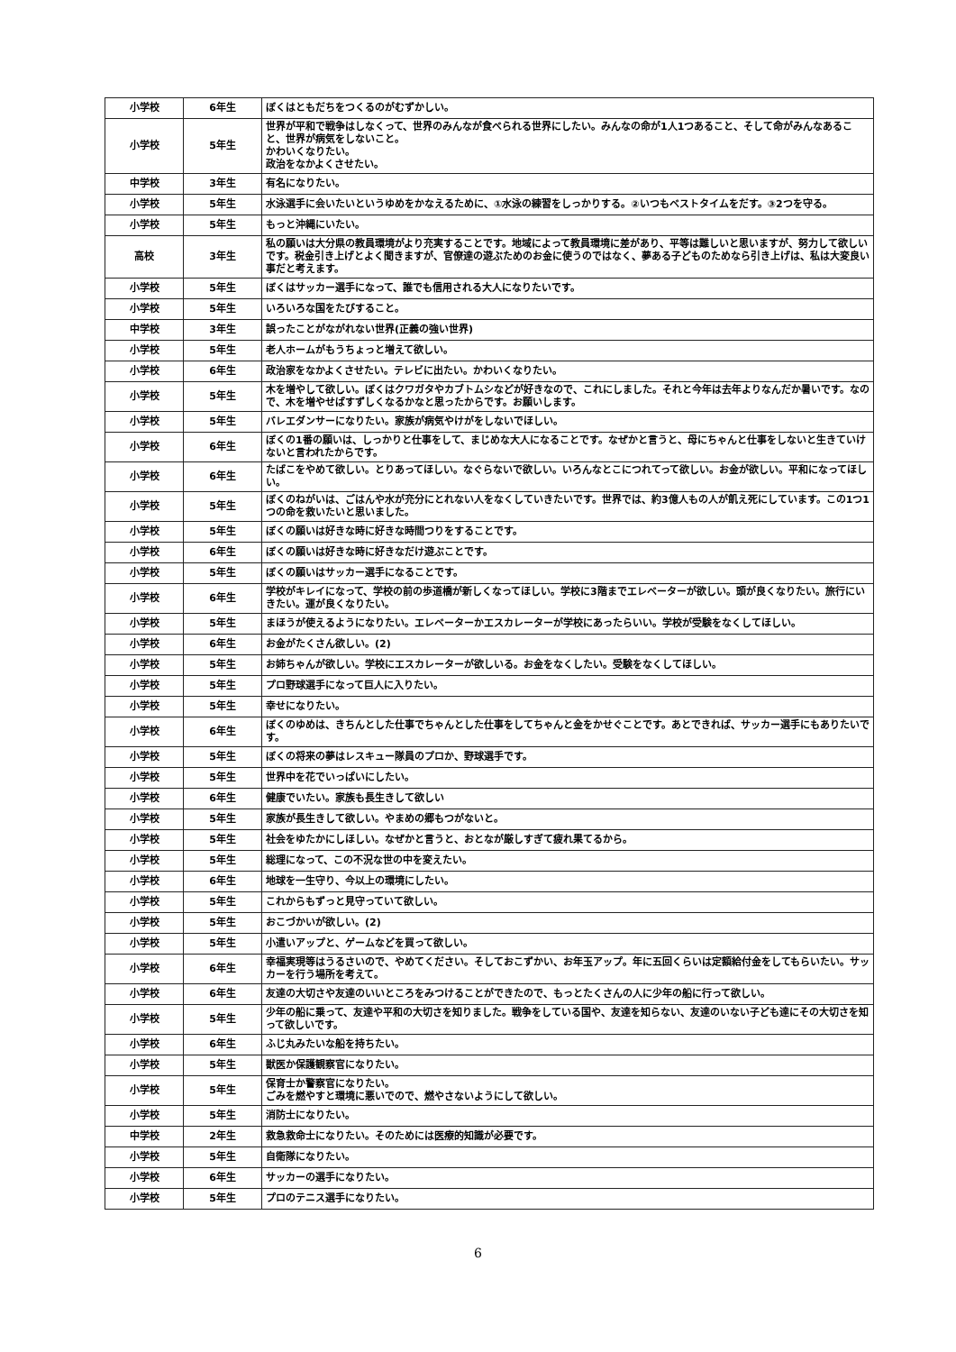| 小学校 | 6年生 | ぼくはともだちをつくるのがむずかしい。 |
| 小学校 | 5年生 | 世界が平和で戦争はしなくって、世界のみんなが食べられる世界にしたい。みんなの命が1人1つあること、そして命がみんなあること、世界が病気をしないこと。 かわいくなりたい。 政治をなかよくさせたい。 |
| 中学校 | 3年生 | 有名になりたい。 |
| 小学校 | 5年生 | 水泳選手に会いたいというゆめをかなえるために、①水泳の練習をしっかりする。②いつもベストタイムをだす。③2つを守る。 |
| 小学校 | 5年生 | もっと沖縄にいたい。 |
| 高校 | 3年生 | 私の願いは大分県の教員環境がより充実することです。地域によって教員環境に差があり、平等は難しいと思いますが、努力して欲しいです。税金引き上げとよく聞きますが、官僚達の遊ぶためのお金に使うのではなく、夢ある子どものためなら引き上げは、私は大変良い事だと考えます。 |
| 小学校 | 5年生 | ぼくはサッカー選手になって、誰でも信用される大人になりたいです。 |
| 小学校 | 5年生 | いろいろな国をたびすること。 |
| 中学校 | 3年生 | 誤ったことがながれない世界(正義の強い世界) |
| 小学校 | 5年生 | 老人ホームがもうちょっと増えて欲しい。 |
| 小学校 | 6年生 | 政治家をなかよくさせたい。テレビに出たい。かわいくなりたい。 |
| 小学校 | 5年生 | 木を増やして欲しい。ぼくはクワガタやカブトムシなどが好きなので、これにしました。それと今年は去年よりなんだか暑いです。なので、木を増やせばすずしくなるかなと思ったからです。お願いします。 |
| 小学校 | 5年生 | バレエダンサーになりたい。家族が病気やけがをしないでほしい。 |
| 小学校 | 6年生 | ぼくの1番の願いは、しっかりと仕事をして、まじめな大人になることです。なぜかと言うと、母にちゃんと仕事をしないと生きていけないと言われたからです。 |
| 小学校 | 6年生 | たばこをやめて欲しい。とりあってほしい。なぐらないで欲しい。いろんなとこにつれてって欲しい。お金が欲しい。平和になってほしい。 |
| 小学校 | 5年生 | ぼくのねがいは、ごはんや水が充分にとれない人をなくしていきたいです。世界では、約3億人もの人が飢え死にしています。この1つ1つの命を救いたいと思いました。 |
| 小学校 | 5年生 | ぼくの願いは好きな時に好きな時間つりをすることです。 |
| 小学校 | 6年生 | ぼくの願いは好きな時に好きなだけ遊ぶことです。 |
| 小学校 | 5年生 | ぼくの願いはサッカー選手になることです。 |
| 小学校 | 6年生 | 学校がキレイになって、学校の前の歩道橋が新しくなってほしい。学校に3階までエレベーターが欲しい。頭が良くなりたい。旅行にいきたい。運が良くなりたい。 |
| 小学校 | 5年生 | まほうが使えるようになりたい。エレベーターかエスカレーターが学校にあったらいい。学校が受験をなくしてほしい。 |
| 小学校 | 6年生 | お金がたくさん欲しい。(2) |
| 小学校 | 5年生 | お姉ちゃんが欲しい。学校にエスカレーターが欲しいる。お金をなくしたい。受験をなくしてほしい。 |
| 小学校 | 5年生 | プロ野球選手になって巨人に入りたい。 |
| 小学校 | 5年生 | 幸せになりたい。 |
| 小学校 | 6年生 | ぼくのゆめは、きちんとした仕事でちゃんとした仕事をしてちゃんと金をかせぐことです。あとできれば、サッカー選手にもありたいです。 |
| 小学校 | 5年生 | ぼくの将来の夢はレスキュー隊員のプロか、野球選手です。 |
| 小学校 | 5年生 | 世界中を花でいっぱいにしたい。 |
| 小学校 | 6年生 | 健康でいたい。家族も長生きして欲しい |
| 小学校 | 5年生 | 家族が長生きして欲しい。やまめの郷もつがないと。 |
| 小学校 | 5年生 | 社会をゆたかにしほしい。なぜかと言うと、おとなが厳しすぎて疲れ果てるから。 |
| 小学校 | 5年生 | 総理になって、この不況な世の中を変えたい。 |
| 小学校 | 6年生 | 地球を一生守り、今以上の環境にしたい。 |
| 小学校 | 5年生 | これからもずっと見守っていて欲しい。 |
| 小学校 | 5年生 | おこづかいが欲しい。(2) |
| 小学校 | 5年生 | 小遣いアップと、ゲームなどを買って欲しい。 |
| 小学校 | 6年生 | 幸福実現等はうるさいので、やめてください。そしておこずかい、お年玉アップ。年に五回くらいは定額給付金をしてもらいたい。サッカーを行う場所を考えて。 |
| 小学校 | 6年生 | 友達の大切さや友達のいいところをみつけることができたので、もっとたくさんの人に少年の船に行って欲しい。 |
| 小学校 | 5年生 | 少年の船に乗って、友達や平和の大切さを知りました。戦争をしている国や、友達を知らない、友達のいない子ども達にその大切さを知って欲しいです。 |
| 小学校 | 6年生 | ふじ丸みたいな船を持ちたい。 |
| 小学校 | 5年生 | 獣医か保護観察官になりたい。 |
| 小学校 | 5年生 | 保育士か警察官になりたい。 ごみを燃やすと環境に悪いでので、燃やさないようにして欲しい。 |
| 小学校 | 5年生 | 消防士になりたい。 |
| 中学校 | 2年生 | 救急救命士になりたい。そのためには医療的知識が必要です。 |
| 小学校 | 5年生 | 自衛隊になりたい。 |
| 小学校 | 6年生 | サッカーの選手になりたい。 |
| 小学校 | 5年生 | プロのテニス選手になりたい。 |
6